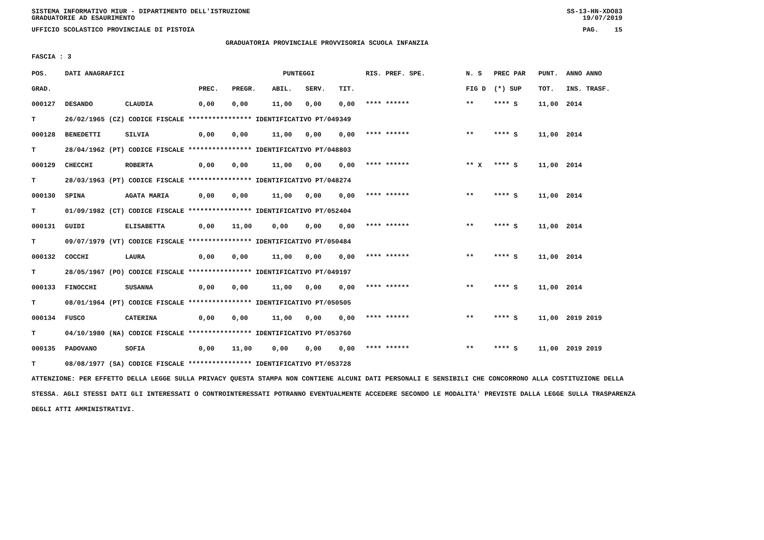SISTEMA INFORMATIVO MIUR - DIPARTIMENTO DELL'ISTRUZIONE SS-13-HN-XDO83
GRADUATORIE AD ESAURIMENTO 19/07/2019
UFFICIO SCOLASTICO PROVINCIALE DI PISTOIA PAG. 15
GRADUATORIA PROVINCIALE PROVVISORIA SCUOLA INFANZIA
FASCIA : 3
| POS. | DATI ANAGRAFICI | | | PUNTEGGI | | | | RIS. PREF. SPE. | N. S | PREC PAR | PUNT. | ANNO ANNO |
| --- | --- | --- | --- | --- | --- | --- | --- | --- | --- | --- | --- | --- |
| GRAD. | | | PREC. | PREGR. | ABIL. | SERV. | TIT. | | FIG D | (*) SUP | TOT. | INS. TRASF. |
| 000127 | DESANDO | CLAUDIA | 0,00 | 0,00 | 11,00 | 0,00 | 0,00 | **** ****** | ** | **** S | 11,00 | 2014 |
| T | 26/02/1965 (CZ) CODICE FISCALE **************** IDENTIFICATIVO PT/049349 | | | | | | | | | | | |
| 000128 | BENEDETTI | SILVIA | 0,00 | 0,00 | 11,00 | 0,00 | 0,00 | **** ****** | ** | **** S | 11,00 | 2014 |
| T | 28/04/1962 (PT) CODICE FISCALE **************** IDENTIFICATIVO PT/048803 | | | | | | | | | | | |
| 000129 | CHECCHI | ROBERTA | 0,00 | 0,00 | 11,00 | 0,00 | 0,00 | **** ****** | ** X | **** S | 11,00 | 2014 |
| T | 28/03/1963 (PT) CODICE FISCALE **************** IDENTIFICATIVO PT/048274 | | | | | | | | | | | |
| 000130 | SPINA | AGATA MARIA | 0,00 | 0,00 | 11,00 | 0,00 | 0,00 | **** ****** | ** | **** S | 11,00 | 2014 |
| T | 01/09/1982 (CT) CODICE FISCALE **************** IDENTIFICATIVO PT/052404 | | | | | | | | | | | |
| 000131 | GUIDI | ELISABETTA | 0,00 | 11,00 | 0,00 | 0,00 | 0,00 | **** ****** | ** | **** S | 11,00 | 2014 |
| T | 09/07/1979 (VT) CODICE FISCALE **************** IDENTIFICATIVO PT/050484 | | | | | | | | | | | |
| 000132 | COCCHI | LAURA | 0,00 | 0,00 | 11,00 | 0,00 | 0,00 | **** ****** | ** | **** S | 11,00 | 2014 |
| T | 28/05/1967 (PO) CODICE FISCALE **************** IDENTIFICATIVO PT/049197 | | | | | | | | | | | |
| 000133 | FINOCCHI | SUSANNA | 0,00 | 0,00 | 11,00 | 0,00 | 0,00 | **** ****** | ** | **** S | 11,00 | 2014 |
| T | 08/01/1964 (PT) CODICE FISCALE **************** IDENTIFICATIVO PT/050505 | | | | | | | | | | | |
| 000134 | FUSCO | CATERINA | 0,00 | 0,00 | 11,00 | 0,00 | 0,00 | **** ****** | ** | **** S | 11,00 | 2019 2019 |
| T | 04/10/1980 (NA) CODICE FISCALE **************** IDENTIFICATIVO PT/053760 | | | | | | | | | | | |
| 000135 | PADOVANO | SOFIA | 0,00 | 11,00 | 0,00 | 0,00 | 0,00 | **** ****** | ** | **** S | 11,00 | 2019 2019 |
| T | 08/08/1977 (SA) CODICE FISCALE **************** IDENTIFICATIVO PT/053728 | | | | | | | | | | | |
ATTENZIONE: PER EFFETTO DELLA LEGGE SULLA PRIVACY QUESTA STAMPA NON CONTIENE ALCUNI DATI PERSONALI E SENSIBILI CHE CONCORRONO ALLA COSTITUZIONE DELLA STESSA. AGLI STESSI DATI GLI INTERESSATI O CONTROINTERESSATI POTRANNO EVENTUALMENTE ACCEDERE SECONDO LE MODALITA' PREVISTE DALLA LEGGE SULLA TRASPARENZA DEGLI ATTI AMMINISTRATIVI.